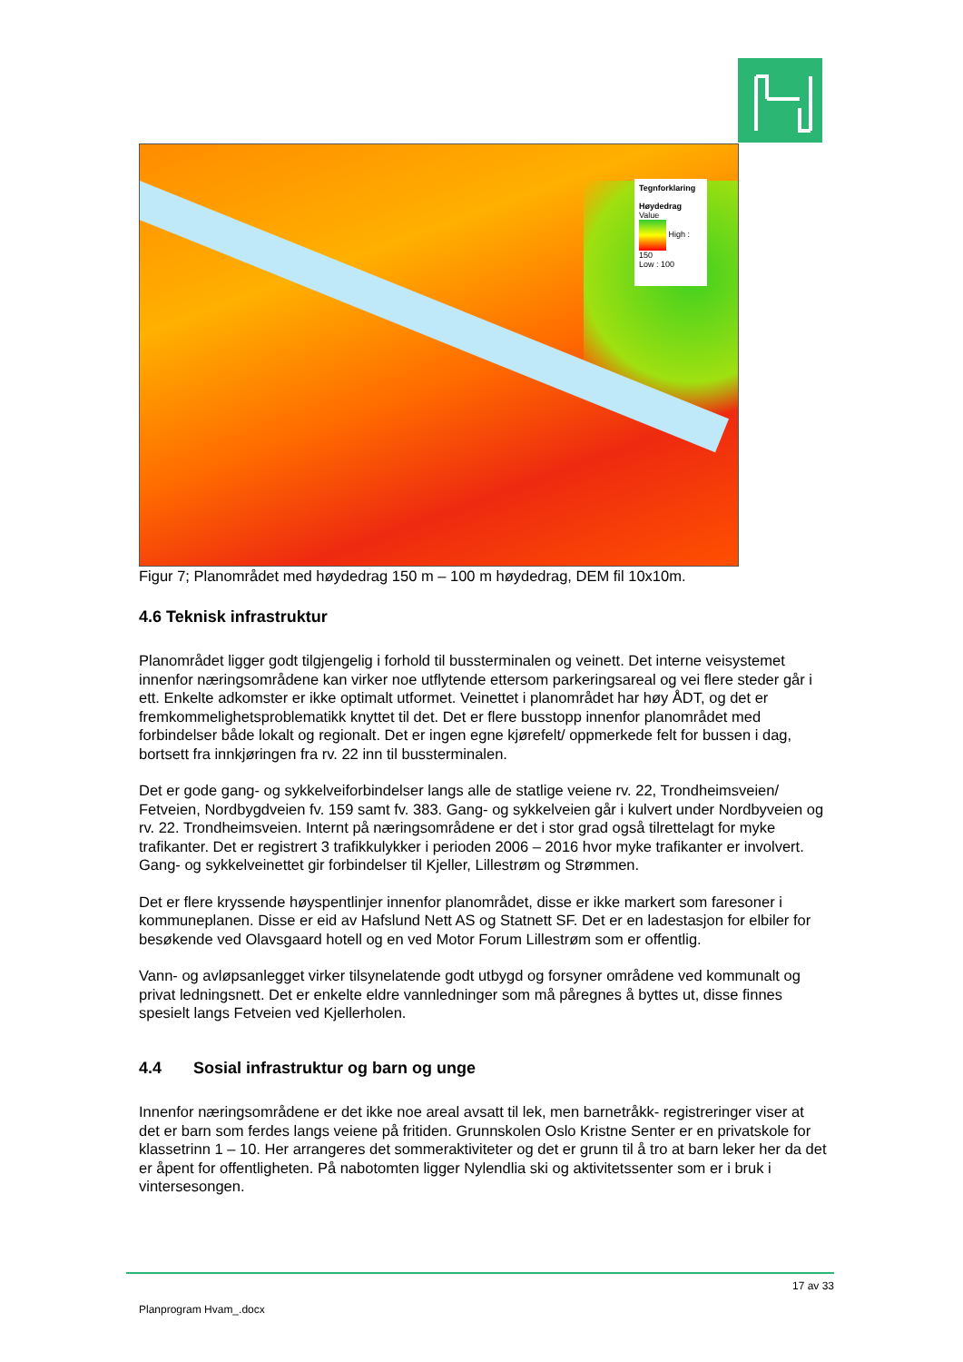Tegnforklaring
Høydedrag
Value
High : 150
Low : 100
Figur 7; Planområdet med høydedrag 150 m – 100 m høydedrag, DEM fil 10x10m.
4.6 Teknisk infrastruktur
Planområdet ligger godt tilgjengelig i forhold til bussterminalen og veinett. Det interne veisystemet innenfor næringsområdene kan virker noe utflytende ettersom parkeringsareal og vei flere steder går i ett. Enkelte adkomster er ikke optimalt utformet. Veinettet i planområdet har høy ÅDT, og det er fremkommelighetsproblematikk knyttet til det. Det er flere busstopp innenfor planområdet med forbindelser både lokalt og regionalt. Det er ingen egne kjørefelt/ oppmerkede felt for bussen i dag, bortsett fra innkjøringen fra rv. 22 inn til bussterminalen.
Det er gode gang- og sykkelveiforbindelser langs alle de statlige veiene rv. 22, Trondheimsveien/ Fetveien, Nordbygdveien fv. 159 samt fv. 383. Gang- og sykkelveien går i kulvert under Nordbyveien og rv. 22. Trondheimsveien. Internt på næringsområdene er det i stor grad også tilrettelagt for myke trafikanter. Det er registrert 3 trafikkulykker i perioden 2006 – 2016 hvor myke trafikanter er involvert. Gang- og sykkelveinettet gir forbindelser til Kjeller, Lillestrøm og Strømmen.
Det er flere kryssende høyspentlinjer innenfor planområdet, disse er ikke markert som faresoner i kommuneplanen. Disse er eid av Hafslund Nett AS og Statnett SF. Det er en ladestasjon for elbiler for besøkende ved Olavsgaard hotell og en ved Motor Forum Lillestrøm som er offentlig.
Vann- og avløpsanlegget virker tilsynelatende godt utbygd og forsyner områdene ved kommunalt og privat ledningsnett. Det er enkelte eldre vannledninger som må påregnes å byttes ut, disse finnes spesielt langs Fetveien ved Kjellerholen.
4.4 Sosial infrastruktur og barn og unge
Innenfor næringsområdene er det ikke noe areal avsatt til lek, men barnetråkk- registreringer viser at det er barn som ferdes langs veiene på fritiden. Grunnskolen Oslo Kristne Senter er en privatskole for klassetrinn 1 – 10. Her arrangeres det sommeraktiviteter og det er grunn til å tro at barn leker her da det er åpent for offentligheten. På nabotomten ligger Nylendlia ski og aktivitetssenter som er i bruk i vintersesongen.
17 av 33
Planprogram Hvam_.docx